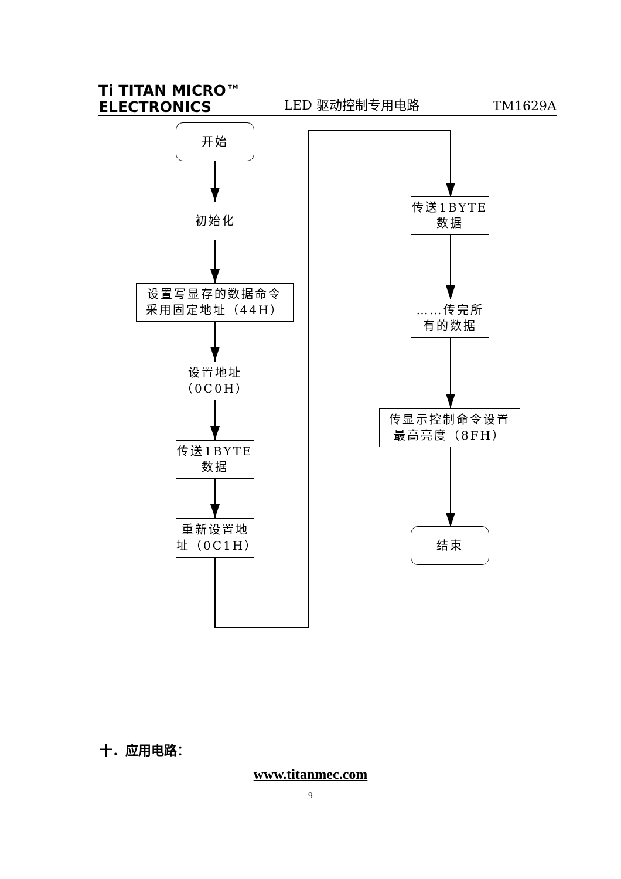Ti TITAN MICRO™
ELECTRONICS
LED 驱动控制专用电路
TM1629A
开始
初始化
设置写显存的数据命令
采用固定地址（44H）
设置地址
（0C0H）
传送1BYTE
数据
重新设置地
址（0C1H）
传送1BYTE
数据
……传完所
有的数据
传显示控制命令设置
最高亮度（8FH）
结束
十．应用电路：
www.titanmec.com
- 9 -